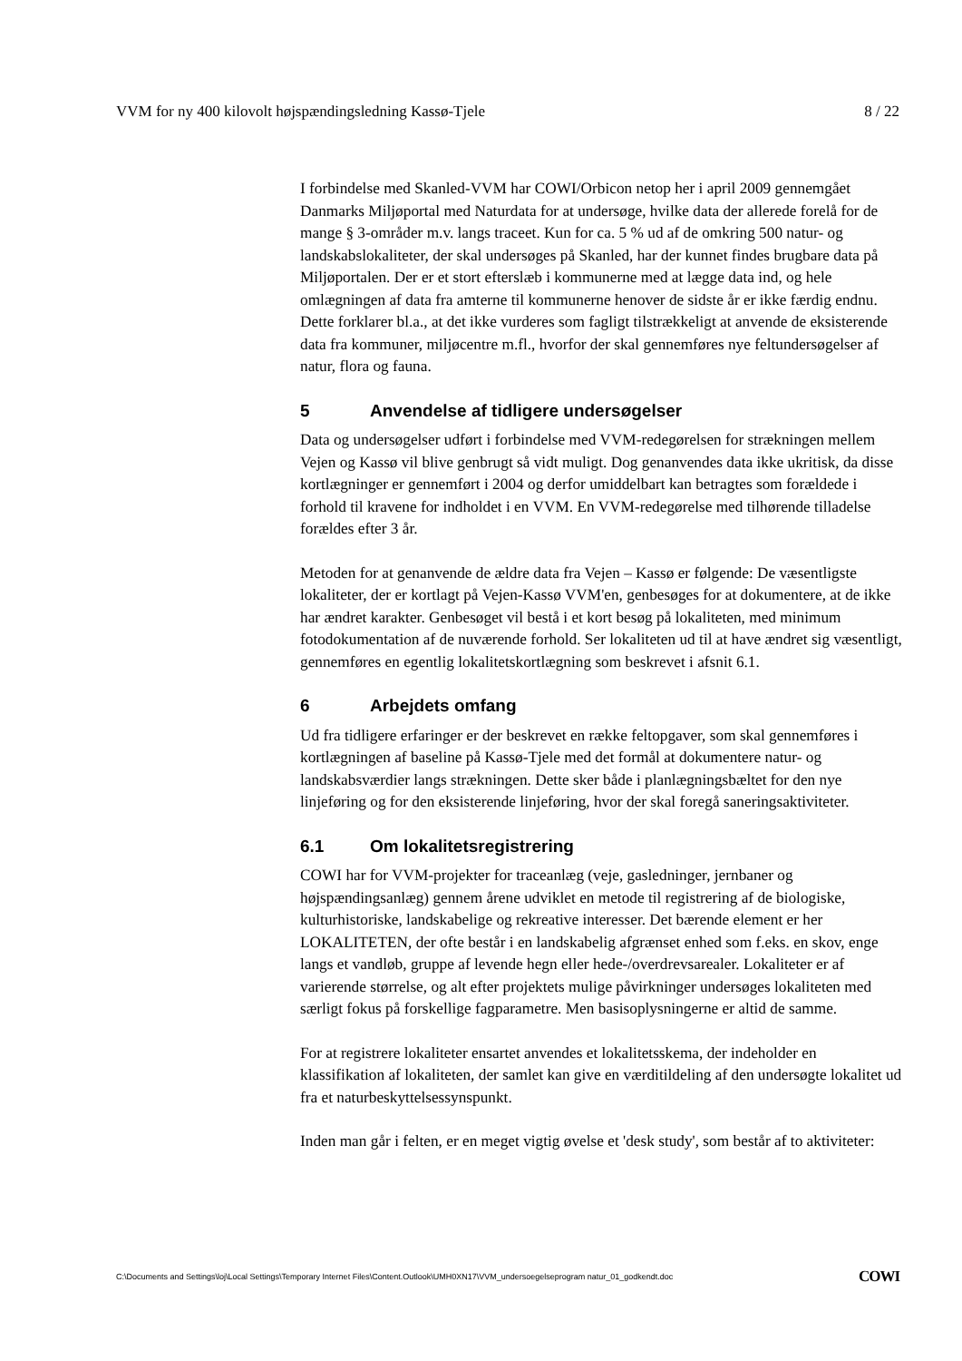VVM for ny 400 kilovolt højspændingsledning Kassø-Tjele 8 / 22
I forbindelse med Skanled-VVM har COWI/Orbicon netop her i april 2009 gennemgået Danmarks Miljøportal med Naturdata for at undersøge, hvilke data der allerede forelå for de mange § 3-områder m.v. langs traceet. Kun for ca. 5 % ud af de omkring 500 natur- og landskabslokaliteter, der skal undersøges på Skanled, har der kunnet findes brugbare data på Miljøportalen. Der er et stort efterslæb i kommunerne med at lægge data ind, og hele omlægningen af data fra amterne til kommunerne henover de sidste år er ikke færdig endnu. Dette forklarer bl.a., at det ikke vurderes som fagligt tilstrækkeligt at anvende de eksisterende data fra kommuner, miljøcentre m.fl., hvorfor der skal gennemføres nye feltundersøgelser af natur, flora og fauna.
5 Anvendelse af tidligere undersøgelser
Data og undersøgelser udført i forbindelse med VVM-redegørelsen for strækningen mellem Vejen og Kassø vil blive genbrugt så vidt muligt. Dog genanvendes data ikke ukritisk, da disse kortlægninger er gennemført i 2004 og derfor umiddelbart kan betragtes som forældede i forhold til kravene for indholdet i en VVM. En VVM-redegørelse med tilhørende tilladelse forældes efter 3 år.
Metoden for at genanvende de ældre data fra Vejen – Kassø er følgende: De væsentligste lokaliteter, der er kortlagt på Vejen-Kassø VVM'en, genbesøges for at dokumentere, at de ikke har ændret karakter. Genbesøget vil bestå i et kort besøg på lokaliteten, med minimum fotodokumentation af de nuværende forhold. Ser lokaliteten ud til at have ændret sig væsentligt, gennemføres en egentlig lokalitetskortlægning som beskrevet i afsnit 6.1.
6 Arbejdets omfang
Ud fra tidligere erfaringer er der beskrevet en række feltopgaver, som skal gennemføres i kortlægningen af baseline på Kassø-Tjele med det formål at dokumentere natur- og landskabsværdier langs strækningen. Dette sker både i planlægningsbæltet for den nye linjeføring og for den eksisterende linjeføring, hvor der skal foregå saneringsaktiviteter.
6.1 Om lokalitetsregistrering
COWI har for VVM-projekter for traceanlæg (veje, gasledninger, jernbaner og højspændingsanlæg) gennem årene udviklet en metode til registrering af de biologiske, kulturhistoriske, landskabelige og rekreative interesser. Det bærende element er her LOKALITETEN, der ofte består i en landskabelig afgrænset enhed som f.eks. en skov, enge langs et vandløb, gruppe af levende hegn eller hede-/overdrevsarealer. Lokaliteter er af varierende størrelse, og alt efter projektets mulige påvirkninger undersøges lokaliteten med særligt fokus på forskellige fagparametre. Men basisoplysningerne er altid de samme.
For at registrere lokaliteter ensartet anvendes et lokalitetsskema, der indeholder en klassifikation af lokaliteten, der samlet kan give en værditildeling af den undersøgte lokalitet ud fra et naturbeskyttelsessynspunkt.
Inden man går i felten, er en meget vigtig øvelse et 'desk study', som består af to aktiviteter:
C:\Documents and Settings\loj\Local Settings\Temporary Internet Files\Content.Outlook\UMH0XN17\VVM_undersoegelseprogram natur_01_godkendt.doc COWI